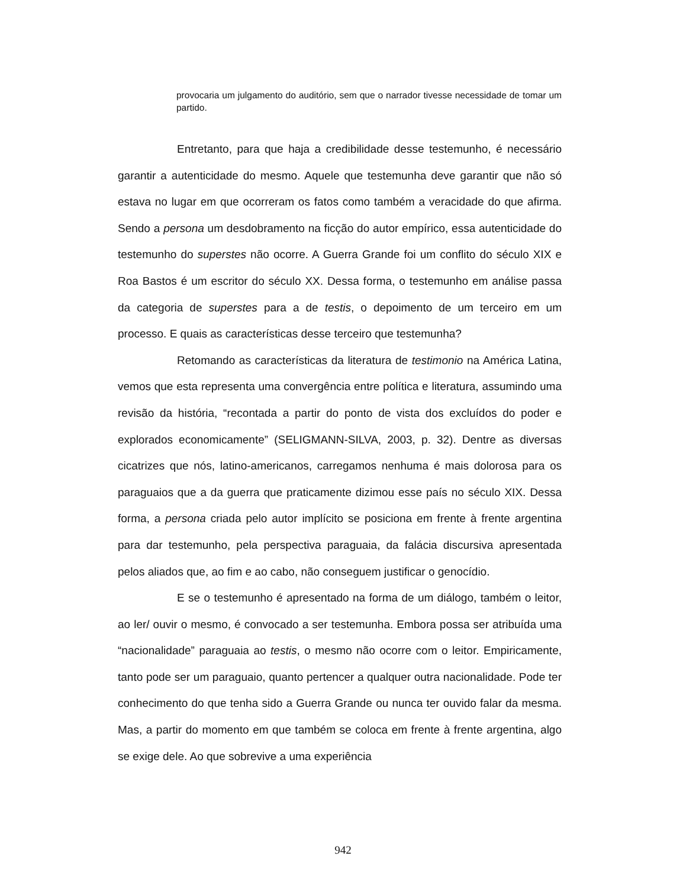provocaria um julgamento do auditório, sem que o narrador tivesse necessidade de tomar um partido.
Entretanto, para que haja a credibilidade desse testemunho, é necessário garantir a autenticidade do mesmo. Aquele que testemunha deve garantir que não só estava no lugar em que ocorreram os fatos como também a veracidade do que afirma. Sendo a persona um desdobramento na ficção do autor empírico, essa autenticidade do testemunho do superstes não ocorre. A Guerra Grande foi um conflito do século XIX e Roa Bastos é um escritor do século XX. Dessa forma, o testemunho em análise passa da categoria de superstes para a de testis, o depoimento de um terceiro em um processo. E quais as características desse terceiro que testemunha?
Retomando as características da literatura de testimonio na América Latina, vemos que esta representa uma convergência entre política e literatura, assumindo uma revisão da história, “recontada a partir do ponto de vista dos excluídos do poder e explorados economicamente” (SELIGMANN-SILVA, 2003, p. 32). Dentre as diversas cicatrizes que nós, latino-americanos, carregamos nenhuma é mais dolorosa para os paraguaios que a da guerra que praticamente dizimou esse país no século XIX. Dessa forma, a persona criada pelo autor implícito se posiciona em frente à frente argentina para dar testemunho, pela perspectiva paraguaia, da falácia discursiva apresentada pelos aliados que, ao fim e ao cabo, não conseguem justificar o genocídio.
E se o testemunho é apresentado na forma de um diálogo, também o leitor, ao ler/ ouvir o mesmo, é convocado a ser testemunha. Embora possa ser atribuída uma “nacionalidade” paraguaia ao testis, o mesmo não ocorre com o leitor. Empiricamente, tanto pode ser um paraguaio, quanto pertencer a qualquer outra nacionalidade. Pode ter conhecimento do que tenha sido a Guerra Grande ou nunca ter ouvido falar da mesma. Mas, a partir do momento em que também se coloca em frente à frente argentina, algo se exige dele. Ao que sobrevive a uma experiência
942